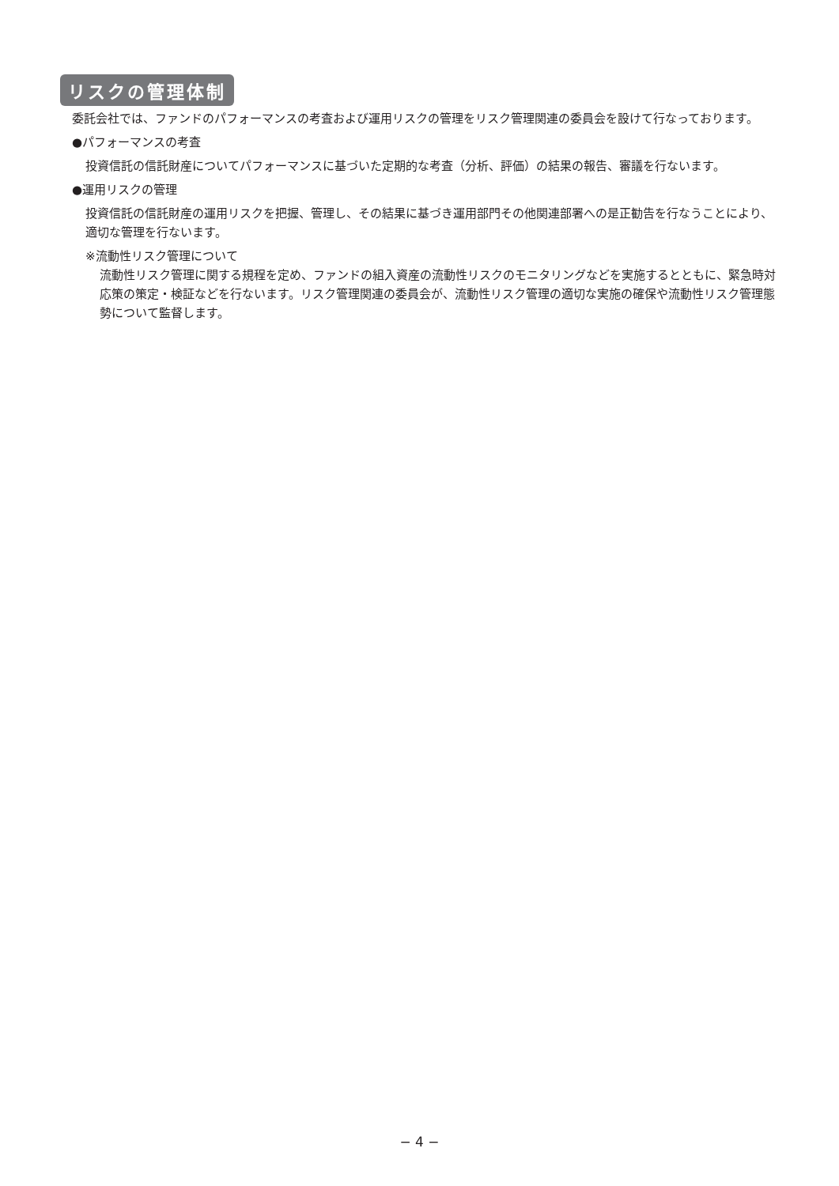リスクの管理体制
委託会社では、ファンドのパフォーマンスの考査および運用リスクの管理をリスク管理関連の委員会を設けて行なっております。
●パフォーマンスの考査
投資信託の信託財産についてパフォーマンスに基づいた定期的な考査（分析、評価）の結果の報告、審議を行ないます。
●運用リスクの管理
投資信託の信託財産の運用リスクを把握、管理し、その結果に基づき運用部門その他関連部署への是正勧告を行なうことにより、適切な管理を行ないます。
※流動性リスク管理について
流動性リスク管理に関する規程を定め、ファンドの組入資産の流動性リスクのモニタリングなどを実施するとともに、緊急時対応策の策定・検証などを行ないます。リスク管理関連の委員会が、流動性リスク管理の適切な実施の確保や流動性リスク管理態勢について監督します。
− 4 −